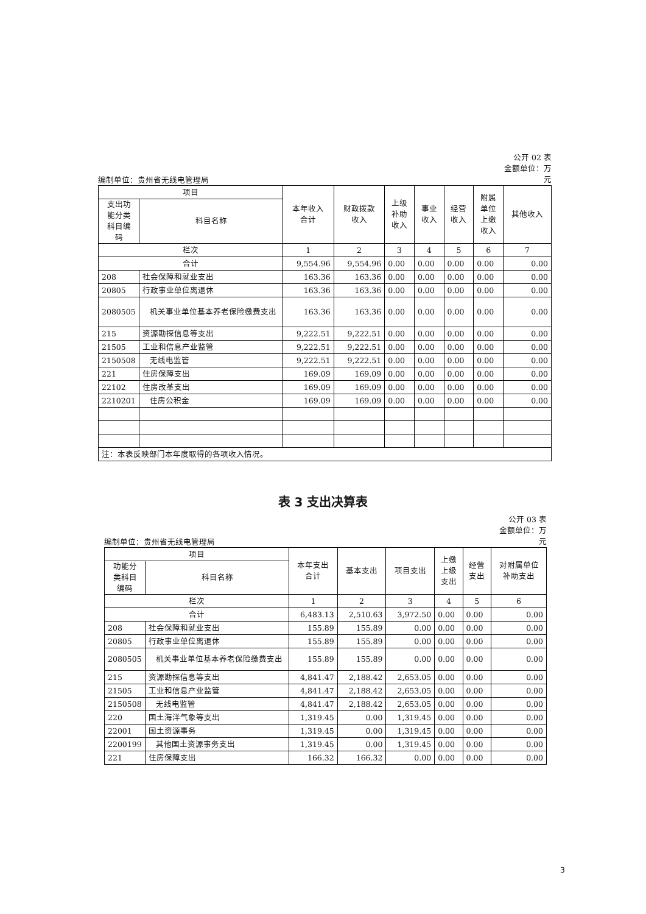编制单位：贵州省无线电管理局
公开 02 表
金额单位：万
元
| 项目 | | 本年收入 合计 | 财政拨款 收入 | 上级 补助 收入 | 事业 收入 | 经营 收入 | 附属 单位 上缴 收入 | 其他收入 |
| --- | --- | --- | --- | --- | --- | --- | --- | --- |
| 支出功 能分类 科目编 码 | 科目名称 | | | | | | | |
| 栏次 | | 1 | 2 | 3 | 4 | 5 | 6 | 7 |
| 合计 | | 9,554.96 | 9,554.96 | 0.00 | 0.00 | 0.00 | 0.00 | 0.00 |
| 208 | 社会保障和就业支出 | 163.36 | 163.36 | 0.00 | 0.00 | 0.00 | 0.00 | 0.00 |
| 20805 | 行政事业单位离退休 | 163.36 | 163.36 | 0.00 | 0.00 | 0.00 | 0.00 | 0.00 |
| 2080505 | 机关事业单位基本养老保险缴费支出 | 163.36 | 163.36 | 0.00 | 0.00 | 0.00 | 0.00 | 0.00 |
| 215 | 资源勘探信息等支出 | 9,222.51 | 9,222.51 | 0.00 | 0.00 | 0.00 | 0.00 | 0.00 |
| 21505 | 工业和信息产业监管 | 9,222.51 | 9,222.51 | 0.00 | 0.00 | 0.00 | 0.00 | 0.00 |
| 2150508 | 无线电监管 | 9,222.51 | 9,222.51 | 0.00 | 0.00 | 0.00 | 0.00 | 0.00 |
| 221 | 住房保障支出 | 169.09 | 169.09 | 0.00 | 0.00 | 0.00 | 0.00 | 0.00 |
| 22102 | 住房改革支出 | 169.09 | 169.09 | 0.00 | 0.00 | 0.00 | 0.00 | 0.00 |
| 2210201 | 住房公积金 | 169.09 | 169.09 | 0.00 | 0.00 | 0.00 | 0.00 | 0.00 |
| 注：本表反映部门本年度取得的各项收入情况。 | | | | | | | | |
表 3 支出决算表
编制单位：贵州省无线电管理局
公开 03 表
金额单位：万
元
| 项目 | | 本年支出 合计 | 基本支出 | 项目支出 | 上缴 上级 支出 | 经营 支出 | 对附属单位 补助支出 |
| --- | --- | --- | --- | --- | --- | --- | --- |
| 功能分 类科目 编码 | 科目名称 | | | | | | |
| 栏次 | | 1 | 2 | 3 | 4 | 5 | 6 |
| 合计 | | 6,483.13 | 2,510.63 | 3,972.50 | 0.00 | 0.00 | 0.00 |
| 208 | 社会保障和就业支出 | 155.89 | 155.89 | 0.00 | 0.00 | 0.00 | 0.00 |
| 20805 | 行政事业单位离退休 | 155.89 | 155.89 | 0.00 | 0.00 | 0.00 | 0.00 |
| 2080505 | 机关事业单位基本养老保险缴费支出 | 155.89 | 155.89 | 0.00 | 0.00 | 0.00 | 0.00 |
| 215 | 资源勘探信息等支出 | 4,841.47 | 2,188.42 | 2,653.05 | 0.00 | 0.00 | 0.00 |
| 21505 | 工业和信息产业监管 | 4,841.47 | 2,188.42 | 2,653.05 | 0.00 | 0.00 | 0.00 |
| 2150508 | 无线电监管 | 4,841.47 | 2,188.42 | 2,653.05 | 0.00 | 0.00 | 0.00 |
| 220 | 国土海洋气象等支出 | 1,319.45 | 0.00 | 1,319.45 | 0.00 | 0.00 | 0.00 |
| 22001 | 国土资源事务 | 1,319.45 | 0.00 | 1,319.45 | 0.00 | 0.00 | 0.00 |
| 2200199 | 其他国土资源事务支出 | 1,319.45 | 0.00 | 1,319.45 | 0.00 | 0.00 | 0.00 |
| 221 | 住房保障支出 | 166.32 | 166.32 | 0.00 | 0.00 | 0.00 | 0.00 |
3